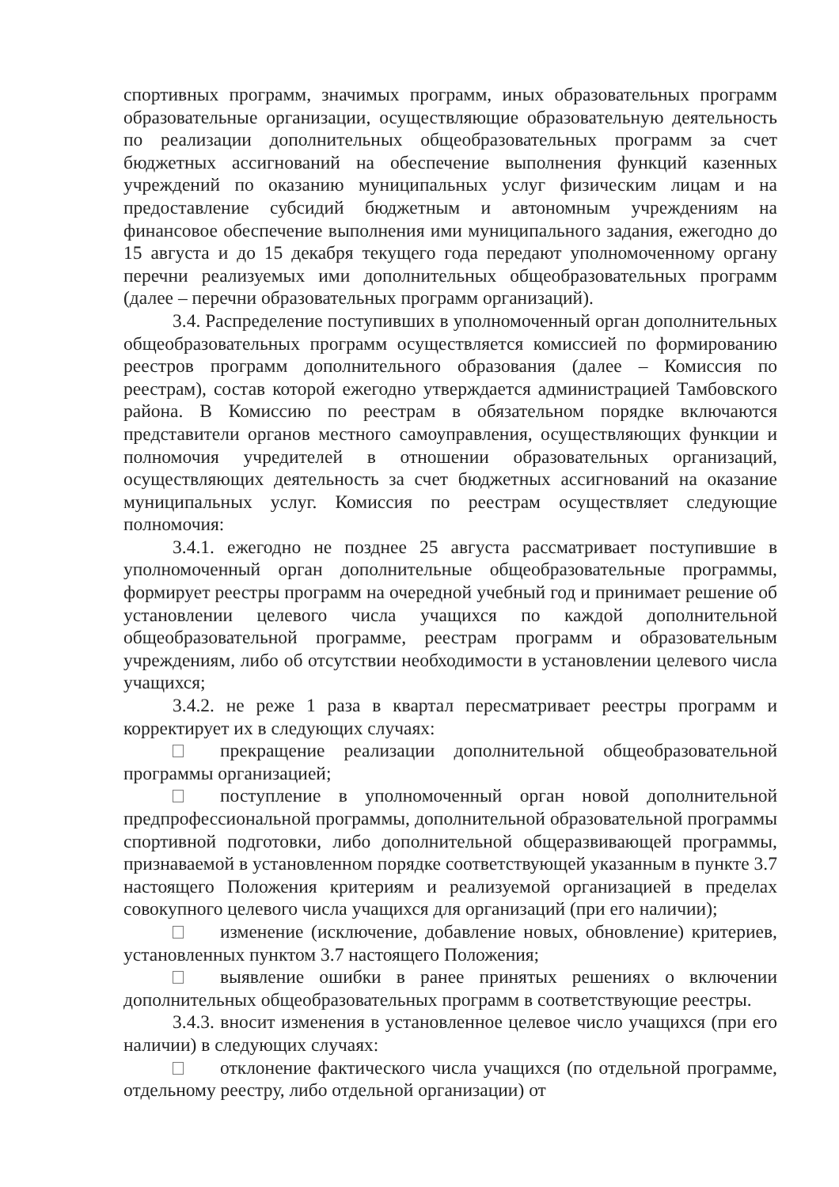спортивных программ, значимых программ, иных образовательных программ образовательные организации, осуществляющие образовательную деятельность по реализации дополнительных общеобразовательных программ за счет бюджетных ассигнований на обеспечение выполнения функций казенных учреждений по оказанию муниципальных услуг физическим лицам и на предоставление субсидий бюджетным и автономным учреждениям на финансовое обеспечение выполнения ими муниципального задания, ежегодно до 15 августа и до 15 декабря текущего года передают уполномоченному органу перечни реализуемых ими дополнительных общеобразовательных программ (далее – перечни образовательных программ организаций).
3.4. Распределение поступивших в уполномоченный орган дополнительных общеобразовательных программ осуществляется комиссией по формированию реестров программ дополнительного образования (далее – Комиссия по реестрам), состав которой ежегодно утверждается администрацией Тамбовского района. В Комиссию по реестрам в обязательном порядке включаются представители органов местного самоуправления, осуществляющих функции и полномочия учредителей в отношении образовательных организаций, осуществляющих деятельность за счет бюджетных ассигнований на оказание муниципальных услуг. Комиссия по реестрам осуществляет следующие полномочия:
3.4.1. ежегодно не позднее 25 августа рассматривает поступившие в уполномоченный орган дополнительные общеобразовательные программы, формирует реестры программ на очередной учебный год и принимает решение об установлении целевого числа учащихся по каждой дополнительной общеобразовательной программе, реестрам программ и образовательным учреждениям, либо об отсутствии необходимости в установлении целевого числа учащихся;
3.4.2. не реже 1 раза в квартал пересматривает реестры программ и корректирует их в следующих случаях:
прекращение реализации дополнительной общеобразовательной программы организацией;
поступление в уполномоченный орган новой дополнительной предпрофессиональной программы, дополнительной образовательной программы спортивной подготовки, либо дополнительной общеразвивающей программы, признаваемой в установленном порядке соответствующей указанным в пункте 3.7 настоящего Положения критериям и реализуемой организацией в пределах совокупного целевого числа учащихся для организаций (при его наличии);
изменение (исключение, добавление новых, обновление) критериев, установленных пунктом 3.7 настоящего Положения;
выявление ошибки в ранее принятых решениях о включении дополнительных общеобразовательных программ в соответствующие реестры.
3.4.3. вносит изменения в установленное целевое число учащихся (при его наличии) в следующих случаях:
отклонение фактического числа учащихся (по отдельной программе, отдельному реестру, либо отдельной организации) от